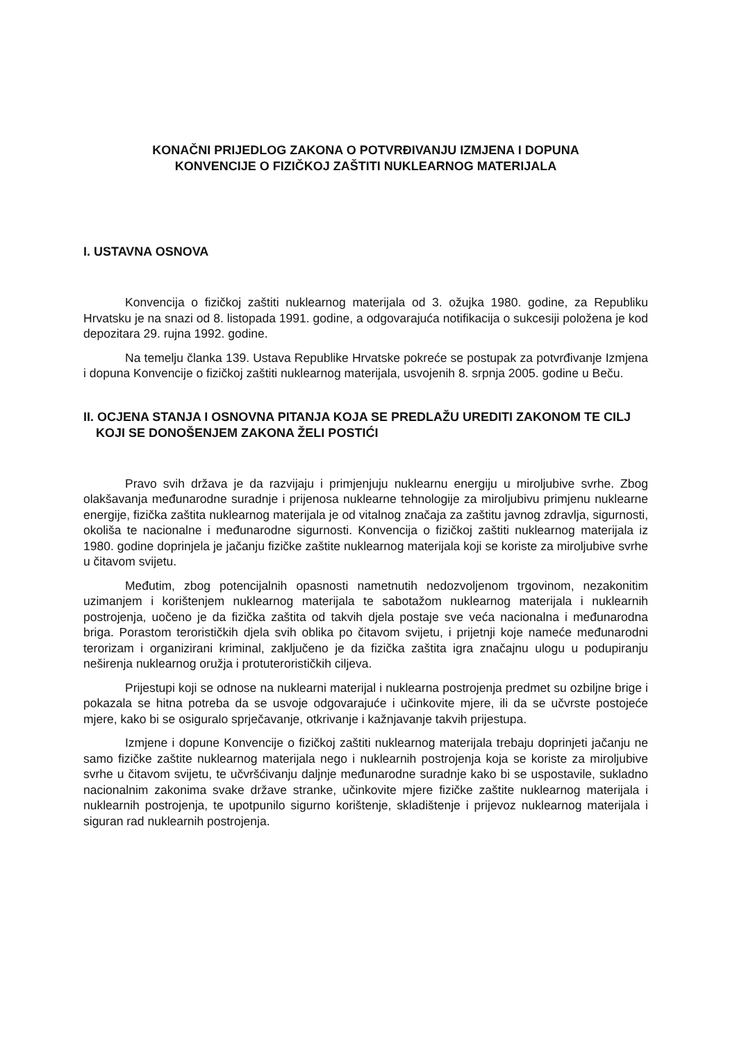KONAČNI PRIJEDLOG ZAKONA O POTVRĐIVANJU IZMJENA I DOPUNA
KONVENCIJE O FIZIČKOJ ZAŠTITI NUKLEARNOG MATERIJALA
I. USTAVNA OSNOVA
Konvencija o fizičkoj zaštiti nuklearnog materijala od 3. ožujka 1980. godine, za Republiku Hrvatsku je na snazi od 8. listopada 1991. godine, a odgovarajuća notifikacija o sukcesiji položena je kod depozitara 29. rujna 1992. godine.
Na temelju članka 139. Ustava Republike Hrvatske pokreće se postupak za potvrđivanje Izmjena i dopuna Konvencije o fizičkoj zaštiti nuklearnog materijala, usvojenih 8. srpnja 2005. godine u Beču.
II. OCJENA STANJA I OSNOVNA PITANJA KOJA SE PREDLAŽU UREDITI ZAKONOM TE CILJ KOJI SE DONOŠENJEM ZAKONA ŽELI POSTIĆI
Pravo svih država je da razvijaju i primjenjuju nuklearnu energiju u miroljubive svrhe. Zbog olakšavanja međunarodne suradnje i prijenosa nuklearne tehnologije za miroljubivu primjenu nuklearne energije, fizička zaštita nuklearnog materijala je od vitalnog značaja za zaštitu javnog zdravlja, sigurnosti, okoliša te nacionalne i međunarodne sigurnosti. Konvencija o fizičkoj zaštiti nuklearnog materijala iz 1980. godine doprinjela je jačanju fizičke zaštite nuklearnog materijala koji se koriste za miroljubive svrhe u čitavom svijetu.
Međutim, zbog potencijalnih opasnosti nametnutih nedozvoljenom trgovinom, nezakonitim uzimanjem i korištenjem nuklearnog materijala te sabotažom nuklearnog materijala i nuklearnih postrojenja, uočeno je da fizička zaštita od takvih djela postaje sve veća nacionalna i međunarodna briga. Porastom terorističkih djela svih oblika po čitavom svijetu, i prijetnji koje nameće međunarodni terorizam i organizirani kriminal, zaključeno je da fizička zaštita igra značajnu ulogu u podupiranju neširenja nuklearnog oružja i protuterorističkih ciljeva.
Prijestupi koji se odnose na nuklearni materijal i nuklearna postrojenja predmet su ozbiljne brige i pokazala se hitna potreba da se usvoje odgovarajuće i učinkovite mjere, ili da se učvrste postojeće mjere, kako bi se osiguralo sprječavanje, otkrivanje i kažnjavanje takvih prijestupa.
Izmjene i dopune Konvencije o fizičkoj zaštiti nuklearnog materijala trebaju doprinjeti jačanju ne samo fizičke zaštite nuklearnog materijala nego i nuklearnih postrojenja koja se koriste za miroljubive svrhe u čitavom svijetu, te učvršćivanju daljnje međunarodne suradnje kako bi se uspostavile, sukladno nacionalnim zakonima svake države stranke, učinkovite mjere fizičke zaštite nuklearnog materijala i nuklearnih postrojenja, te upotpunilo sigurno korištenje, skladištenje i prijevoz nuklearnog materijala i siguran rad nuklearnih postrojenja.